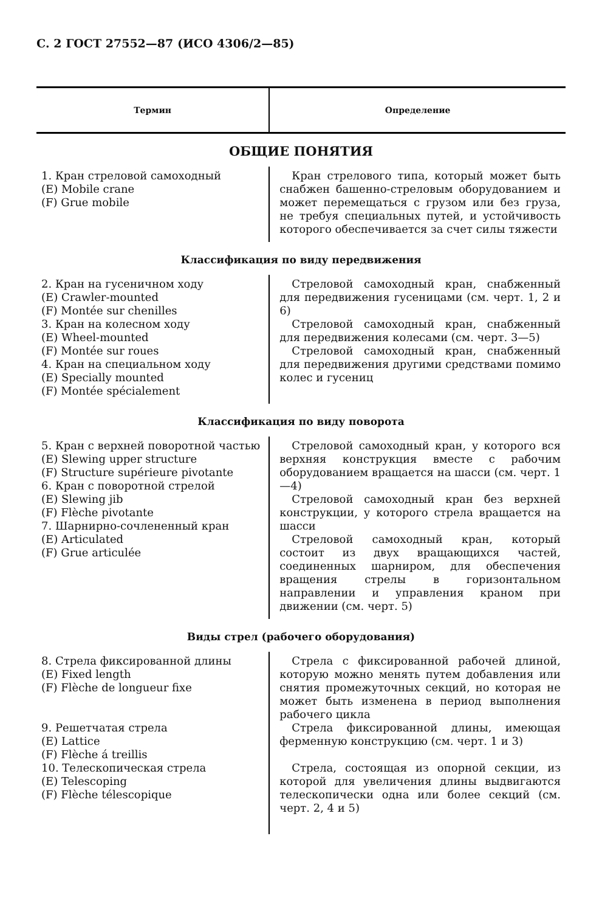С. 2 ГОСТ 27552—87 (ИСО 4306/2—85)
| Термин | Определение |
| --- | --- |
| ОБЩИЕ ПОНЯТИЯ | |
| 1. Кран стреловой самоходный (E) Mobile crane (F) Grue mobile | Кран стрелового типа, который может быть снабжен башенно-стреловым оборудованием и может перемещаться с грузом или без груза, не требуя специальных путей, и устойчивость которого обеспечивается за счет силы тяжести |
| Классификация по виду передвижения | |
| 2. Кран на гусеничном ходу (E) Crawler-mounted (F) Montée sur chenilles 3. Кран на колесном ходу (E) Wheel-mounted (F) Montée sur roues 4. Кран на специальном ходу (E) Specially mounted (F) Montée spécialement | Стреловой самоходный кран, снабженный для передвижения гусеницами (см. черт. 1, 2 и 6) Стреловой самоходный кран, снабженный для передвижения колесами (см. черт. 3—5) Стреловой самоходный кран, снабженный для передвижения другими средствами помимо колес и гусениц |
| Классификация по виду поворота | |
| 5. Кран с верхней поворотной частью (E) Slewing upper structure (F) Structure supérieure pivotante 6. Кран с поворотной стрелой (E) Slewing jib (F) Flèche pivotante 7. Шарнирно-сочлененный кран (E) Articulated (F) Grue articulée | Стреловой самоходный кран, у которого вся верхняя конструкция вместе с рабочим оборудованием вращается на шасси (см. черт. 1—4) Стреловой самоходный кран без верхней конструкции, у которого стрела вращается на шасси Стреловой самоходный кран, который состоит из двух вращающихся частей, соединенных шарниром, для обеспечения вращения стрелы в горизонтальном направлении и управления краном при движении (см. черт. 5) |
| Виды стрел (рабочего оборудования) | |
| 8. Стрела фиксированной длины (E) Fixed length (F) Flèche de longueur fixe 9. Решетчатая стрела (E) Lattice (F) Flèche á treillis 10. Телескопическая стрела (E) Telescoping (F) Flèche télescopique | Стрела с фиксированной рабочей длиной, которую можно менять путем добавления или снятия промежуточных секций, но которая не может быть изменена в период выполнения рабочего цикла Стрела фиксированной длины, имеющая ферменную конструкцию (см. черт. 1 и 3) Стрела, состоящая из опорной секции, из которой для увеличения длины выдвигаются телескопически одна или более секций (см. черт. 2, 4 и 5) |